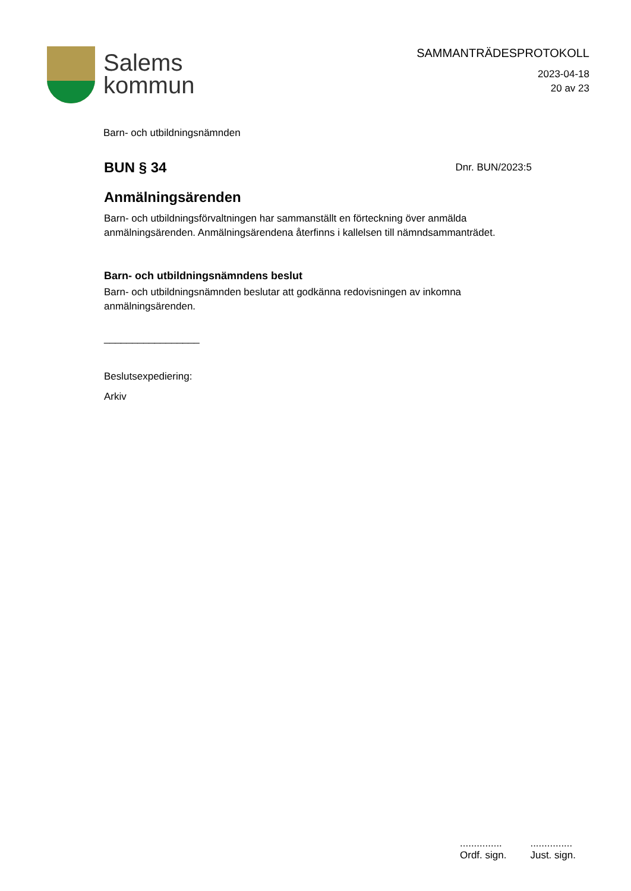Salems
kommun
SAMMANTRÄDESPROTOKOLL
2023-04-18
20 av 23
Barn- och utbildningsnämnden
BUN § 34
Dnr. BUN/2023:5
Anmälningsärenden
Barn- och utbildningsförvaltningen har sammanställt en förteckning över anmälda anmälningsärenden. Anmälningsärendena återfinns i kallelsen till nämndsammanträdet.
Barn- och utbildningsnämndens beslut
Barn- och utbildningsnämnden beslutar att godkänna redovisningen av inkomna anmälningsärenden.
_________________
Beslutsexpediering:
Arkiv
...............
Ordf. sign.
...............
Just. sign.